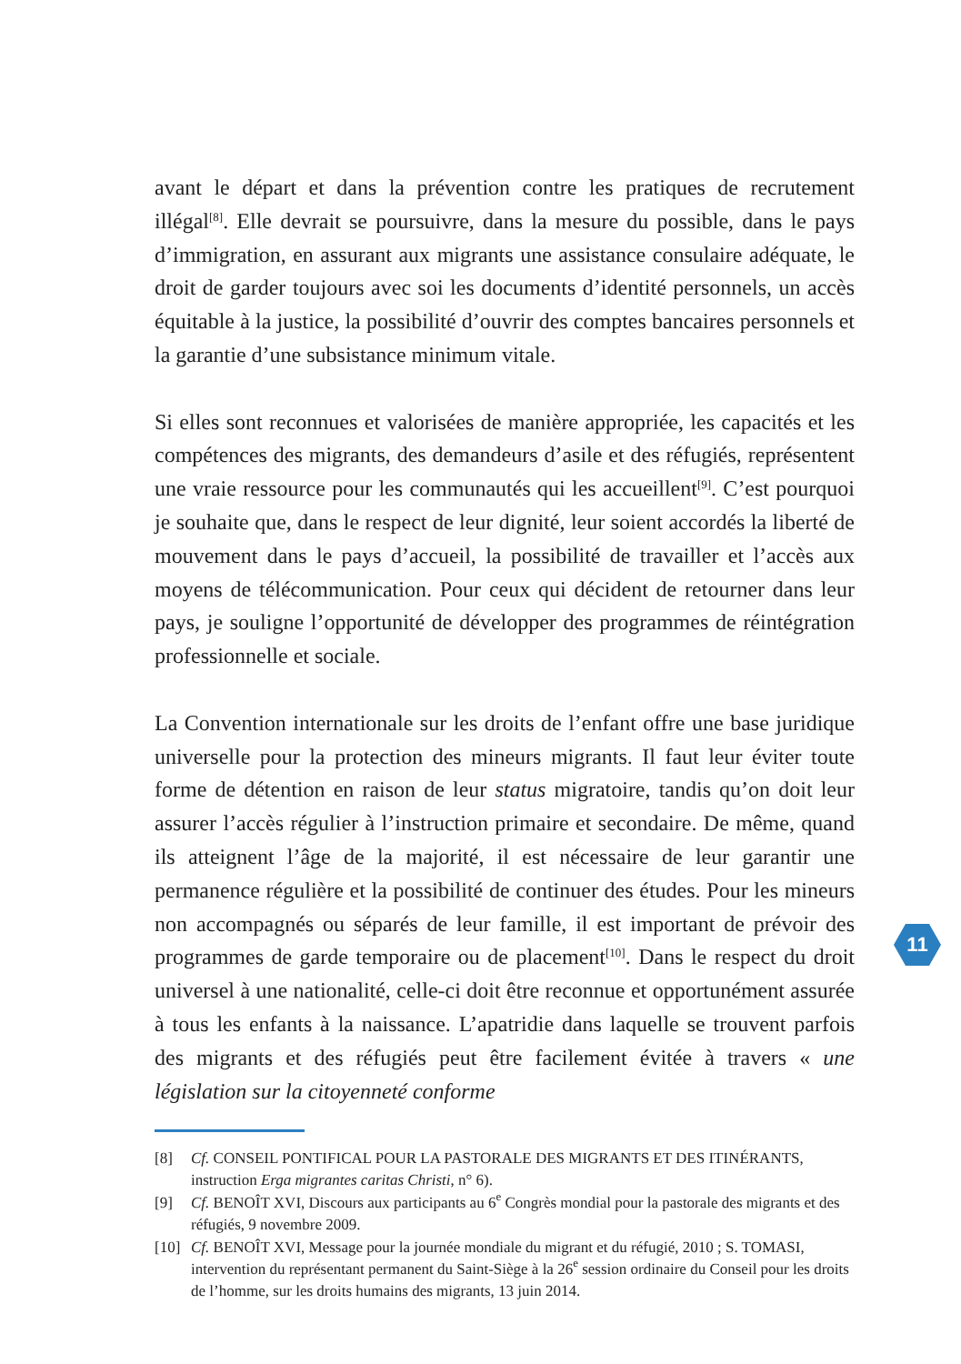avant le départ et dans la prévention contre les pratiques de recrutement illégal<sup>[8]</sup>. Elle devrait se poursuivre, dans la mesure du possible, dans le pays d’immigration, en assurant aux migrants une assistance consulaire adéquate, le droit de garder toujours avec soi les documents d’identité personnels, un accès équitable à la justice, la possibilité d’ouvrir des comptes bancaires personnels et la garantie d’une subsistance minimum vitale.
Si elles sont reconnues et valorisées de manière appropriée, les capacités et les compétences des migrants, des demandeurs d’asile et des réfugiés, représentent une vraie ressource pour les communautés qui les accueillent<sup>[9]</sup>. C’est pourquoi je souhaite que, dans le respect de leur dignité, leur soient accordés la liberté de mouvement dans le pays d’accueil, la possibilité de travailler et l’accès aux moyens de télécommunication. Pour ceux qui décident de retourner dans leur pays, je souligne l’opportunité de développer des programmes de réintégration professionnelle et sociale.
La Convention internationale sur les droits de l’enfant offre une base juridique universelle pour la protection des mineurs migrants. Il faut leur éviter toute forme de détention en raison de leur status migratoire, tandis qu’on doit leur assurer l’accès régulier à l’instruction primaire et secondaire. De même, quand ils atteignent l’âge de la majorité, il est nécessaire de leur garantir une permanence régulière et la possibilité de continuer des études. Pour les mineurs non accompagnés ou séparés de leur famille, il est important de prévoir des programmes de garde temporaire ou de placement<sup>[10]</sup>. Dans le respect du droit universel à une nationalité, celle-ci doit être reconnue et opportunément assurée à tous les enfants à la naissance. L’apatridie dans laquelle se trouvent parfois des migrants et des réfugiés peut être facilement évitée à travers « une législation sur la citoyenneté conforme
11
[8] Cf. CONSEIL PONTIFICAL POUR LA PASTORALE DES MIGRANTS ET DES ITINÉRANTS, instruction Erga migrantes caritas Christi, n° 6).
[9] Cf. BENOÎT XVI, Discours aux participants au 6<sup>e</sup> Congrès mondial pour la pastorale des migrants et des réfugiés, 9 novembre 2009.
[10] Cf. BENOÎT XVI, Message pour la journée mondiale du migrant et du réfugié, 2010 ; S. TOMASI, intervention du représentant permanent du Saint-Siège à la 26<sup>e</sup> session ordinaire du Conseil pour les droits de l’homme, sur les droits humains des migrants, 13 juin 2014.